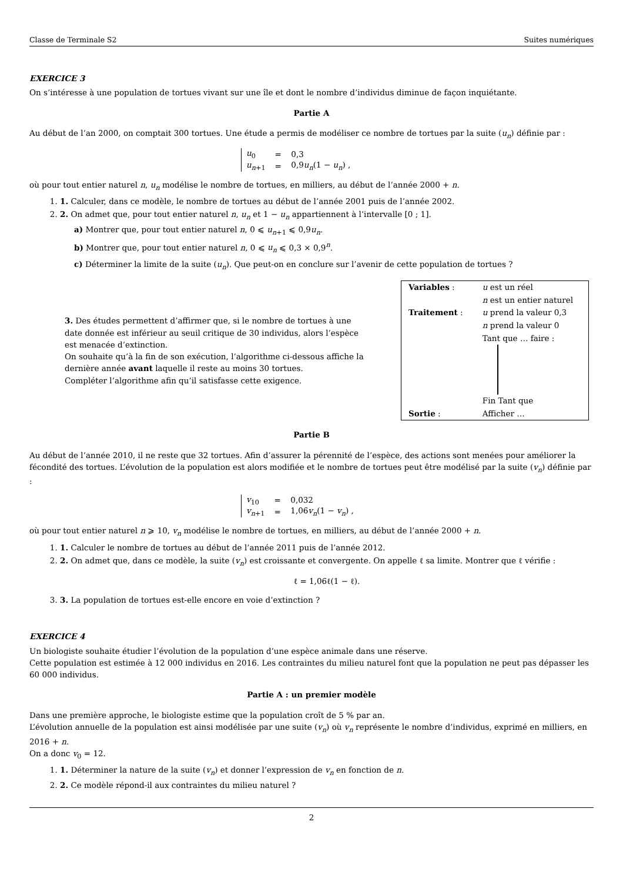Classe de Terminale S2 Suites numériques
EXERCICE 3
On s’intéresse à une population de tortues vivant sur une île et dont le nombre d’individus diminue de façon inquiétante.
Partie A
Au début de l’an 2000, on comptait 300 tortues. Une étude a permis de modéliser ce nombre de tortues par la suite (u<sub>n</sub>) définie par :
| u<sub>0</sub> | = | 0,3 |
| u<sub>n+1</sub> | = | 0,9 u<sub>n</sub> (1 − u<sub>n</sub> ) , |
où pour tout entier naturel n, u<sub>n</sub> modélise le nombre de tortues, en milliers, au début de l’année 2000 + n.
1. 1. Calculer, dans ce modèle, le nombre de tortues au début de l’année 2001 puis de l’année 2002.
2. 2. On admet que, pour tout entier naturel n, u<sub>n</sub> et 1 − u<sub>n</sub> appartiennent à l’intervalle [0 ; 1].
a) Montrer que, pour tout entier naturel n, 0 ⩽ u<sub>n+1</sub> ⩽ 0,9u<sub>n</sub>.
b) Montrer que, pour tout entier naturel n, 0 ⩽ u<sub>n</sub> ⩽ 0,3 × 0,9<sup>n</sup>.
c) Déterminer la limite de la suite (u<sub>n</sub>). Que peut-on en conclure sur l’avenir de cette population de tortues ?
3. Des études permettent d’affirmer que, si le nombre de tortues à une date donnée est inférieur au seuil critique de 30 individus, alors l’espèce est menacée d’extinction.
On souhaite qu’à la fin de son exécution, l’algorithme ci-dessous affiche la dernière année avant laquelle il reste au moins 30 tortues.
Compléter l’algorithme afin qu’il satisfasse cette exigence.
| Variables : | u est un réel |
| | n est un entier naturel |
| Traitement : | u prend la valeur 0,3 |
| | n prend la valeur 0 |
| | Tant que … faire : |
| | Fin Tant que |
| Sortie : | Afficher … |
Partie B
Au début de l’année 2010, il ne reste que 32 tortues. Afin d’assurer la pérennité de l’espèce, des actions sont menées pour améliorer la fécondité des tortues. L’évolution de la population est alors modifiée et le nombre de tortues peut être modélisé par la suite (v<sub>n</sub>) définie par :
| v<sub>10</sub> | = | 0,032 |
| v<sub>n+1</sub> | = | 1,06 v<sub>n</sub> (1 − v<sub>n</sub> ) , |
où pour tout entier naturel n ⩾ 10, v<sub>n</sub> modélise le nombre de tortues, en milliers, au début de l’année 2000 + n.
1. 1. Calculer le nombre de tortues au début de l’année 2011 puis de l’année 2012.
2. 2. On admet que, dans ce modèle, la suite (v<sub>n</sub>) est croissante et convergente. On appelle ℓ sa limite. Montrer que ℓ vérifie :
ℓ = 1,06ℓ(1 − ℓ).
3. 3. La population de tortues est-elle encore en voie d’extinction ?
EXERCICE 4
Un biologiste souhaite étudier l’évolution de la population d’une espèce animale dans une réserve.
Cette population est estimée à 12 000 individus en 2016. Les contraintes du milieu naturel font que la population ne peut pas dépasser les 60 000 individus.
Partie A : un premier modèle
Dans une première approche, le biologiste estime que la population croît de 5 % par an.
L’évolution annuelle de la population est ainsi modélisée par une suite (v<sub>n</sub>) où v<sub>n</sub> représente le nombre d’individus, exprimé en milliers, en 2016 + n.
On a donc v<sub>0</sub> = 12.
1. 1. Déterminer la nature de la suite (v<sub>n</sub>) et donner l’expression de v<sub>n</sub> en fonction de n.
2. 2. Ce modèle répond-il aux contraintes du milieu naturel ?
2